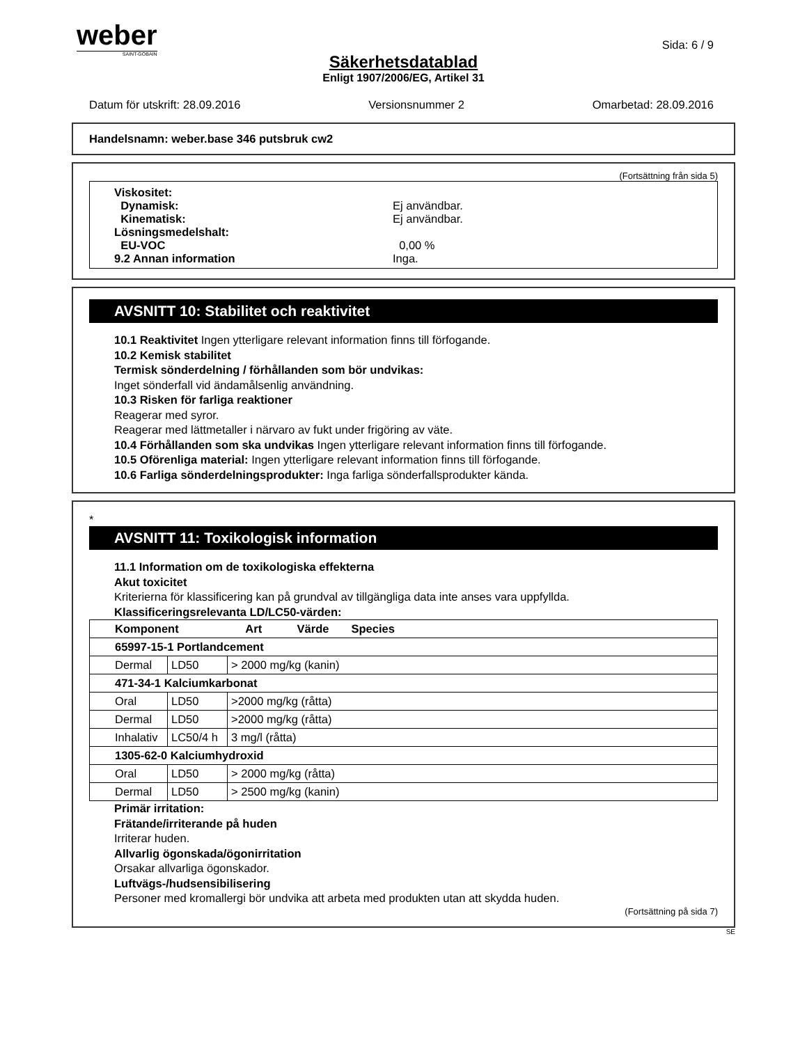weber
SAINT-GOBAIN
Sida: 6 / 9
Säkerhetsdatablad
Enligt 1907/2006/EG, Artikel 31
Datum för utskrift: 28.09.2016 Versionsnummer 2 Omarbetad: 28.09.2016
Handelsnamn: weber.base 346 putsbruk cw2
(Fortsättning från sida 5)
Viskositet:
Dynamisk: Ej användbar.
Kinematisk: Ej användbar.
Lösningsmedelshalt:
EU-VOC 0,00 %
9.2 Annan information Inga.
AVSNITT 10: Stabilitet och reaktivitet
10.1 Reaktivitet Ingen ytterligare relevant information finns till förfogande.
10.2 Kemisk stabilitet
Termisk sönderdelning / förhållanden som bör undvikas:
Inget sönderfall vid ändamålsenlig användning.
10.3 Risken för farliga reaktioner
Reagerar med syror.
Reagerar med lättmetaller i närvaro av fukt under frigöring av väte.
10.4 Förhållanden som ska undvikas Ingen ytterligare relevant information finns till förfogande.
10.5 Oförenliga material: Ingen ytterligare relevant information finns till förfogande.
10.6 Farliga sönderdelningsprodukter: Inga farliga sönderfallsprodukter kända.
*
AVSNITT 11: Toxikologisk information
11.1 Information om de toxikologiska effekterna
Akut toxicitet
Kriterierna för klassificering kan på grundval av tillgängliga data inte anses vara uppfyllda.
Klassificeringsrelevanta LD/LC50-värden:
| Komponent Art Värde Species | | |
| --- | --- | --- |
| 65997-15-1 Portlandcement | | |
| Dermal | LD50 | > 2000 mg/kg (kanin) |
| 471-34-1 Kalciumkarbonat | | |
| Oral | LD50 | >2000 mg/kg (råtta) |
| Dermal | LD50 | >2000 mg/kg (råtta) |
| Inhalativ | LC50/4 h | 3 mg/l (råtta) |
| 1305-62-0 Kalciumhydroxid | | |
| Oral | LD50 | > 2000 mg/kg (råtta) |
| Dermal | LD50 | > 2500 mg/kg (kanin) |
Primär irritation:
Frätande/irriterande på huden
Irriterar huden.
Allvarlig ögonskada/ögonirritation
Orsakar allvarliga ögonskador.
Luftvägs-/hudsensibilisering
Personer med kromallergi bör undvika att arbeta med produkten utan att skydda huden.
(Fortsättning på sida 7)
SE